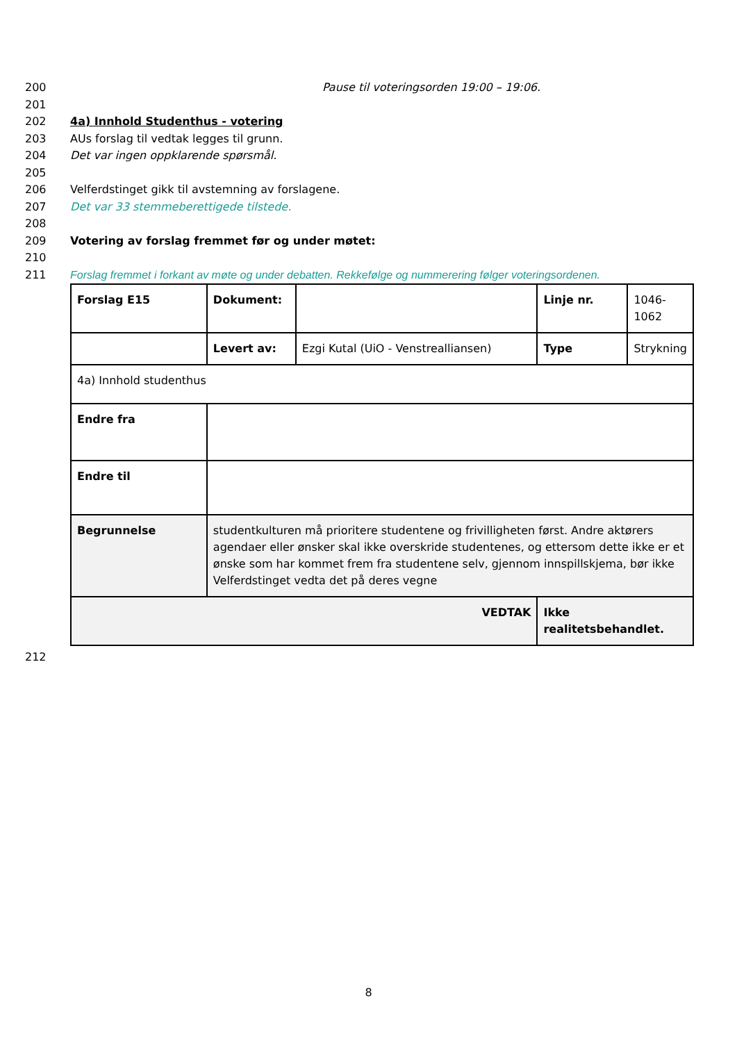200 Pause til voteringsorden 19:00 – 19:06.
201
202 4a) Innhold Studenthus - votering
203 AUs forslag til vedtak legges til grunn.
204 Det var ingen oppklarende spørsmål.
205
206 Velferdstinget gikk til avstemning av forslagene.
207 Det var 33 stemmeberettigede tilstede.
208
209 Votering av forslag fremmet før og under møtet:
210
211 Forslag fremmet i forkant av møte og under debatten. Rekkefølge og nummerering følger voteringsordenen.
| Forslag E15 | Dokument: | | Linje nr. | 1046- 1062 |
| | Levert av: | Ezgi Kutal (UiO - Venstrealliansen) | Type | Strykning |
| 4a) Innhold studenthus | | | | |
| Endre fra | | | | |
| Endre til | | | | |
| Begrunnelse | studentkulturen må prioritere studentene og frivilligheten først. Andre aktørers agendaer eller ønsker skal ikke overskride studentenes, og ettersom dette ikke er et ønske som har kommet frem fra studentene selv, gjennom innspillskjema, bør ikke Velferdstinget vedta det på deres vegne | | | |
| VEDTAK | | | Ikke realitetsbehandlet. | |
212
8